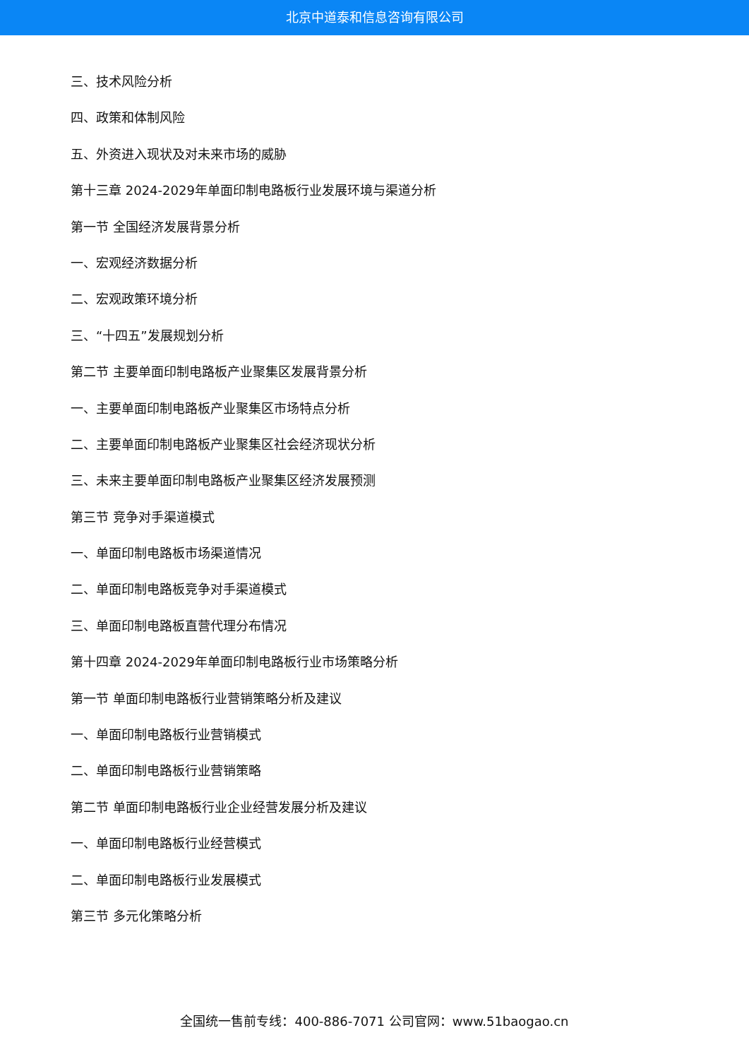北京中道泰和信息咨询有限公司
三、技术风险分析
四、政策和体制风险
五、外资进入现状及对未来市场的威胁
第十三章 2024-2029年单面印制电路板行业发展环境与渠道分析
第一节 全国经济发展背景分析
一、宏观经济数据分析
二、宏观政策环境分析
三、“十四五”发展规划分析
第二节 主要单面印制电路板产业聚集区发展背景分析
一、主要单面印制电路板产业聚集区市场特点分析
二、主要单面印制电路板产业聚集区社会经济现状分析
三、未来主要单面印制电路板产业聚集区经济发展预测
第三节 竞争对手渠道模式
一、单面印制电路板市场渠道情况
二、单面印制电路板竞争对手渠道模式
三、单面印制电路板直营代理分布情况
第十四章 2024-2029年单面印制电路板行业市场策略分析
第一节 单面印制电路板行业营销策略分析及建议
一、单面印制电路板行业营销模式
二、单面印制电路板行业营销策略
第二节 单面印制电路板行业企业经营发展分析及建议
一、单面印制电路板行业经营模式
二、单面印制电路板行业发展模式
第三节 多元化策略分析
全国统一售前专线：400-886-7071 公司官网：www.51baogao.cn